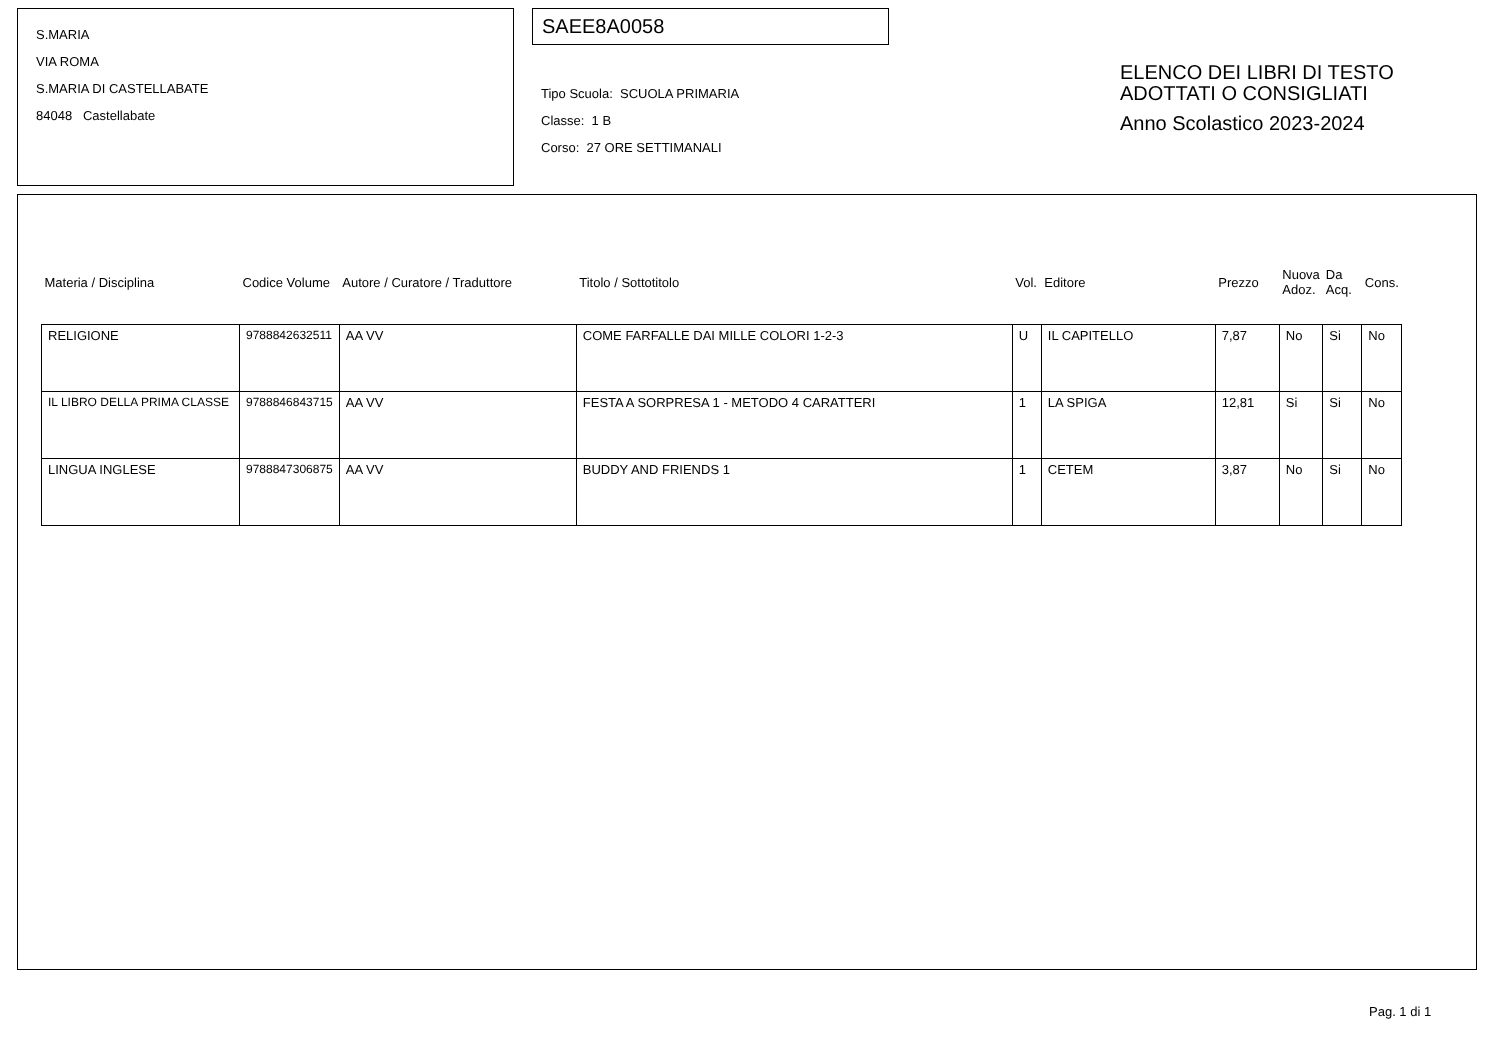S.MARIA
VIA ROMA
S.MARIA DI CASTELLABATE
84048 Castellabate
SAEE8A0058
Tipo Scuola: SCUOLA PRIMARIA
Classe: 1 B
Corso: 27 ORE SETTIMANALI
ELENCO DEI LIBRI DI TESTO
ADOTTATI O CONSIGLIATI
Anno Scolastico 2023-2024
| Materia / Disciplina | Codice Volume | Autore / Curatore / Traduttore | Titolo / Sottotitolo | Vol. | Editore | Prezzo | Nuova Adoz. | Da Acq. | Cons. |
| --- | --- | --- | --- | --- | --- | --- | --- | --- | --- |
| RELIGIONE | 9788842632511 | AA VV | COME FARFALLE DAI MILLE COLORI 1-2-3 | U | IL CAPITELLO | 7,87 | No | Si | No |
| IL LIBRO DELLA PRIMA CLASSE | 9788846843715 | AA VV | FESTA A SORPRESA 1 - METODO 4 CARATTERI | 1 | LA SPIGA | 12,81 | Si | Si | No |
| LINGUA INGLESE | 9788847306875 | AA VV | BUDDY AND FRIENDS 1 | 1 | CETEM | 3,87 | No | Si | No |
Pag. 1 di 1